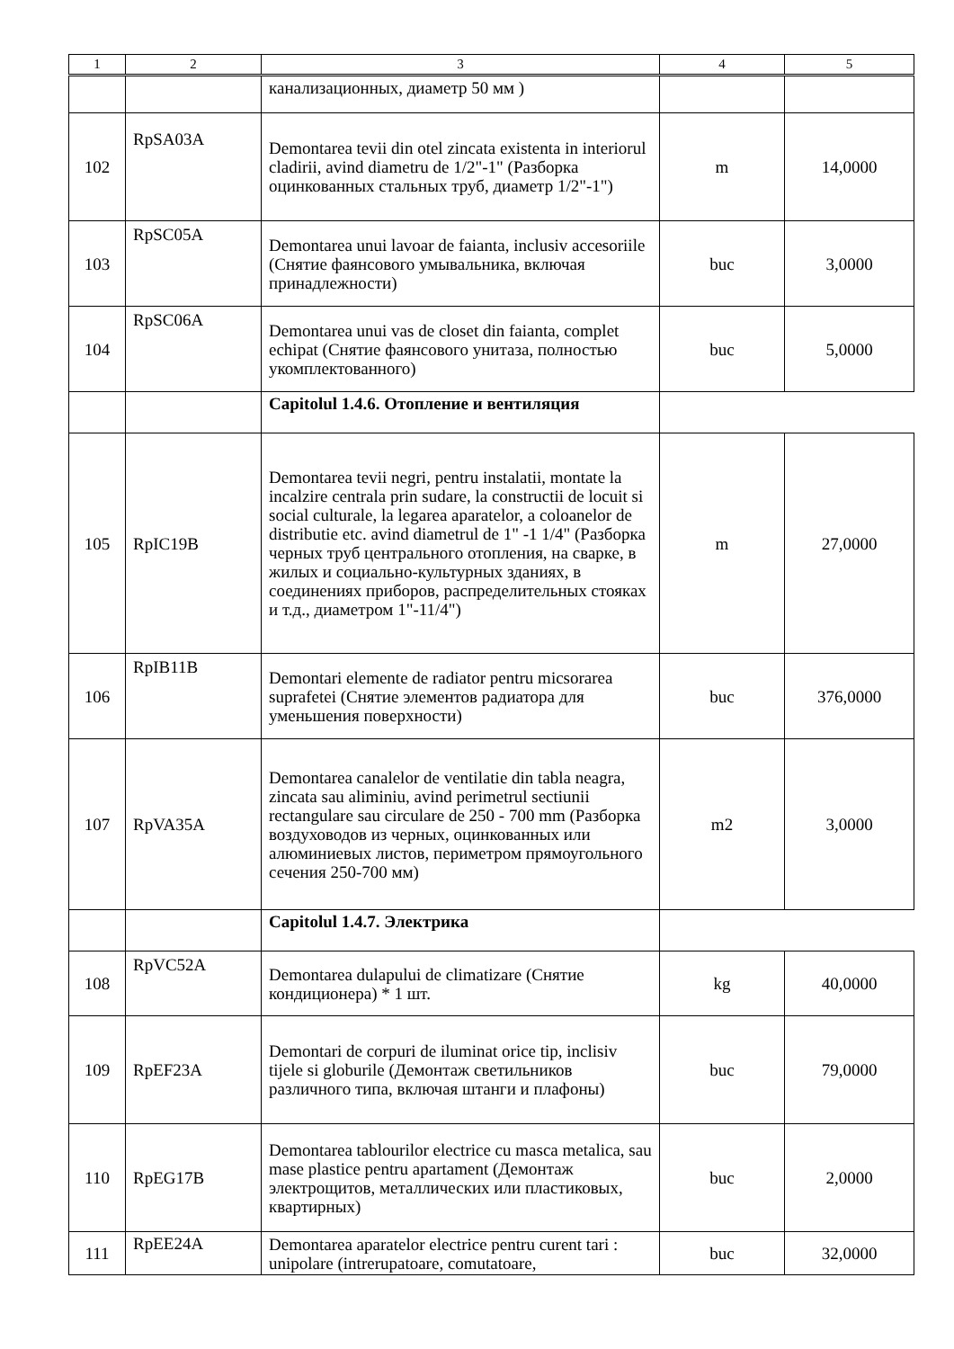| 1 | 2 | 3 | 4 | 5 |
| --- | --- | --- | --- | --- |
| | | канализационных, диаметр 50 мм ) | | |
| 102 | RpSA03A | Demontarea tevii din otel zincata existenta in interiorul cladirii, avind diametru de 1/2"-1" (Разборка оцинкованных стальных труб, диаметр 1/2"-1") | m | 14,0000 |
| 103 | RpSC05A | Demontarea unui lavoar de faianta, inclusiv accesoriile (Снятие фаянсового умывальника, включая принадлежности) | buc | 3,0000 |
| 104 | RpSC06A | Demontarea unui vas de closet din faianta, complet echipat (Снятие фаянсового унитаза, полностью укомплектованного) | buc | 5,0000 |
| | | Capitolul 1.4.6. Отопление и вентиляция | | |
| 105 | RpIC19B | Demontarea tevii negri, pentru instalatii, montate la incalzire centrala prin sudare, la constructii de locuit si social culturale, la legarea aparatelor, a coloanelor de distributie etc. avind diametrul de 1" -1 1/4" (Разборка черных труб центрального отопления, на сварке, в жилых и социально-культурных зданиях, в соединениях приборов, распределительных стояках и т.д., диаметром 1"-11/4") | m | 27,0000 |
| 106 | RpIB11B | Demontari elemente de radiator pentru micsorarea suprafetei (Снятие элементов радиатора для уменьшения поверхности) | buc | 376,0000 |
| 107 | RpVA35A | Demontarea canalelor de ventilatie din tabla neagra, zincata sau aliminiu, avind perimetrul sectiunii rectangulare sau circulare de 250 - 700 mm (Разборка воздуховодов из черных, оцинкованных или алюминиевых листов, периметром прямоугольного сечения 250-700 мм) | m2 | 3,0000 |
| | | Capitolul 1.4.7. Электрика | | |
| 108 | RpVC52A | Demontarea dulapului de climatizare (Снятие кондиционера) * 1 шт. | kg | 40,0000 |
| 109 | RpEF23A | Demontari de corpuri de iluminat orice tip, inclisiv tijele si globurile (Демонтаж светильников различного типа, включая штанги и плафоны) | buc | 79,0000 |
| 110 | RpEG17B | Demontarea tablourilor electrice cu masca metalica, sau mase plastice pentru apartament (Демонтаж электрощитов, металлических или пластиковых, квартирных) | buc | 2,0000 |
| 111 | RpEE24A | Demontarea aparatelor electrice pentru curent tari : unipolare (intrerupatoare, comutatoare, | buc | 32,0000 |